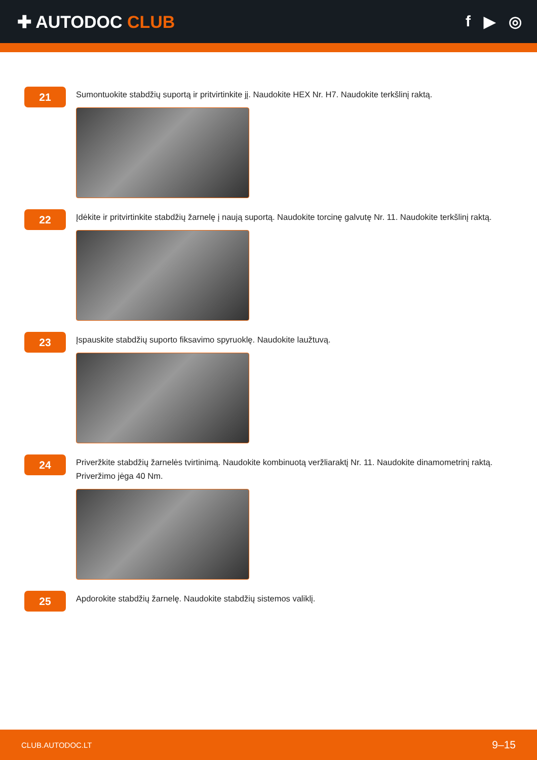✚ AUTODOC CLUB f ▶ ◎
21
Sumontuokite stabdžių suportą ir pritvirtinkite jį. Naudokite HEX Nr. H7. Naudokite terkšlinį raktą.
22
Įdėkite ir pritvirtinkite stabdžių žarnelę į naują suportą. Naudokite torcinę galvutę Nr. 11. Naudokite terkšlinį raktą.
23
Įspauskite stabdžių suporto fiksavimo spyruoklę. Naudokite laužtuvą.
24
Priveržkite stabdžių žarnelės tvirtinimą. Naudokite kombinuotą veržliaraktį Nr. 11. Naudokite dinamometrinį raktą. Priveržimo jėga 40 Nm.
25
Apdorokite stabdžių žarnelę. Naudokite stabdžių sistemos valiklį.
CLUB.AUTODOC.LT 9–15